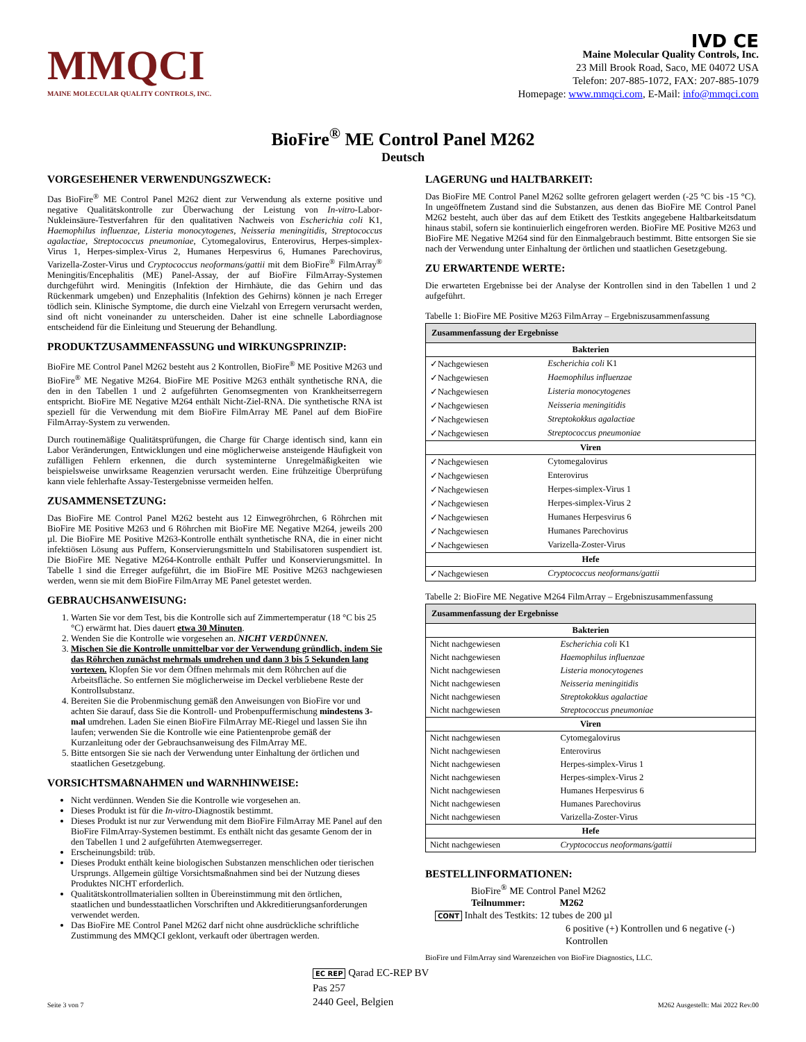MMQCI
MAINE MOLECULAR QUALITY CONTROLS, INC.
IVD CE
Maine Molecular Quality Controls, Inc.
23 Mill Brook Road, Saco, ME 04072 USA
Telefon: 207-885-1072, FAX: 207-885-1079
Homepage: www.mmqci.com, E-Mail: info@mmqci.com
BioFire<sup>®</sup> ME Control Panel M262
Deutsch
VORGESEHENER VERWENDUNGSZWECK:
Das BioFire<sup>®</sup> ME Control Panel M262 dient zur Verwendung als externe positive und negative Qualitätskontrolle zur Überwachung der Leistung von In-vitro-Labor-Nukleinsäure-Testverfahren für den qualitativen Nachweis von Escherichia coli K1, Haemophilus influenzae, Listeria monocytogenes, Neisseria meningitidis, Streptococcus agalactiae, Streptococcus pneumoniae, Cytomegalovirus, Enterovirus, Herpes-simplex-Virus 1, Herpes-simplex-Virus 2, Humanes Herpesvirus 6, Humanes Parechovirus, Varizella-Zoster-Virus und Cryptococcus neoformans/gattii mit dem BioFire<sup>®</sup> FilmArray<sup>®</sup> Meningitis/Encephalitis (ME) Panel-Assay, der auf BioFire FilmArray-Systemen durchgeführt wird. Meningitis (Infektion der Hirnhäute, die das Gehirn und das Rückenmark umgeben) und Enzephalitis (Infektion des Gehirns) können je nach Erreger tödlich sein. Klinische Symptome, die durch eine Vielzahl von Erregern verursacht werden, sind oft nicht voneinander zu unterscheiden. Daher ist eine schnelle Labordiagnose entscheidend für die Einleitung und Steuerung der Behandlung.
PRODUKTZUSAMMENFASSUNG und WIRKUNGSPRINZIP:
BioFire ME Control Panel M262 besteht aus 2 Kontrollen, BioFire<sup>®</sup> ME Positive M263 und BioFire<sup>®</sup> ME Negative M264. BioFire ME Positive M263 enthält synthetische RNA, die den in den Tabellen 1 und 2 aufgeführten Genomsegmenten von Krankheitserregern entspricht. BioFire ME Negative M264 enthält Nicht-Ziel-RNA. Die synthetische RNA ist speziell für die Verwendung mit dem BioFire FilmArray ME Panel auf dem BioFire FilmArray-System zu verwenden.
Durch routinemäßige Qualitätsprüfungen, die Charge für Charge identisch sind, kann ein Labor Veränderungen, Entwicklungen und eine möglicherweise ansteigende Häufigkeit von zufälligen Fehlern erkennen, die durch systeminterne Unregelmäßigkeiten wie beispielsweise unwirksame Reagenzien verursacht werden. Eine frühzeitige Überprüfung kann viele fehlerhafte Assay-Testergebnisse vermeiden helfen.
ZUSAMMENSETZUNG:
Das BioFire ME Control Panel M262 besteht aus 12 Einwegröhrchen, 6 Röhrchen mit BioFire ME Positive M263 und 6 Röhrchen mit BioFire ME Negative M264, jeweils 200 µl. Die BioFire ME Positive M263-Kontrolle enthält synthetische RNA, die in einer nicht infektiösen Lösung aus Puffern, Konservierungsmitteln und Stabilisatoren suspendiert ist. Die BioFire ME Negative M264-Kontrolle enthält Puffer und Konservierungsmittel. In Tabelle 1 sind die Erreger aufgeführt, die im BioFire ME Positive M263 nachgewiesen werden, wenn sie mit dem BioFire FilmArray ME Panel getestet werden.
GEBRAUCHSANWEISUNG:
1. Warten Sie vor dem Test, bis die Kontrolle sich auf Zimmertemperatur (18 °C bis 25 °C) erwärmt hat. Dies dauert etwa 30 Minuten.
2. Wenden Sie die Kontrolle wie vorgesehen an. NICHT VERDÜNNEN.
3. Mischen Sie die Kontrolle unmittelbar vor der Verwendung gründlich, indem Sie das Röhrchen zunächst mehrmals umdrehen und dann 3 bis 5 Sekunden lang vortexen. Klopfen Sie vor dem Öffnen mehrmals mit dem Röhrchen auf die Arbeitsfläche. So entfernen Sie möglicherweise im Deckel verbliebene Reste der Kontrollsubstanz.
4. Bereiten Sie die Probenmischung gemäß den Anweisungen von BioFire vor und achten Sie darauf, dass Sie die Kontroll- und Probenpuffermischung mindestens 3-mal umdrehen. Laden Sie einen BioFire FilmArray ME-Riegel und lassen Sie ihn laufen; verwenden Sie die Kontrolle wie eine Patientenprobe gemäß der Kurzanleitung oder der Gebrauchsanweisung des FilmArray ME.
5. Bitte entsorgen Sie sie nach der Verwendung unter Einhaltung der örtlichen und staatlichen Gesetzgebung.
VORSICHTSMAßNAHMEN und WARNHINWEISE:
Nicht verdünnen. Wenden Sie die Kontrolle wie vorgesehen an.
Dieses Produkt ist für die In-vitro-Diagnostik bestimmt.
Dieses Produkt ist nur zur Verwendung mit dem BioFire FilmArray ME Panel auf den BioFire FilmArray-Systemen bestimmt. Es enthält nicht das gesamte Genom der in den Tabellen 1 und 2 aufgeführten Atemwegserreger.
Erscheinungsbild: trüb.
Dieses Produkt enthält keine biologischen Substanzen menschlichen oder tierischen Ursprungs. Allgemein gültige Vorsichtsmaßnahmen sind bei der Nutzung dieses Produktes NICHT erforderlich.
Qualitätskontrollmaterialien sollten in Übereinstimmung mit den örtlichen, staatlichen und bundesstaatlichen Vorschriften und Akkreditierungsanforderungen verwendet werden.
Das BioFire ME Control Panel M262 darf nicht ohne ausdrückliche schriftliche Zustimmung des MMQCI geklont, verkauft oder übertragen werden.
LAGERUNG und HALTBARKEIT:
Das BioFire ME Control Panel M262 sollte gefroren gelagert werden (-25 °C bis -15 °C). In ungeöffnetem Zustand sind die Substanzen, aus denen das BioFire ME Control Panel M262 besteht, auch über das auf dem Etikett des Testkits angegebene Haltbarkeitsdatum hinaus stabil, sofern sie kontinuierlich eingefroren werden. BioFire ME Positive M263 und BioFire ME Negative M264 sind für den Einmalgebrauch bestimmt. Bitte entsorgen Sie sie nach der Verwendung unter Einhaltung der örtlichen und staatlichen Gesetzgebung.
ZU ERWARTENDE WERTE:
Die erwarteten Ergebnisse bei der Analyse der Kontrollen sind in den Tabellen 1 und 2 aufgeführt.
Tabelle 1: BioFire ME Positive M263 FilmArray – Ergebniszusammenfassung
| Zusammenfassung der Ergebnisse | |
| --- | --- |
| Bakterien | |
| ✓Nachgewiesen | Escherichia coli K1 |
| ✓Nachgewiesen | Haemophilus influenzae |
| ✓Nachgewiesen | Listeria monocytogenes |
| ✓Nachgewiesen | Neisseria meningitidis |
| ✓Nachgewiesen | Streptokokkus agalactiae |
| ✓Nachgewiesen | Streptococcus pneumoniae |
| Viren | |
| ✓Nachgewiesen | Cytomegalovirus |
| ✓Nachgewiesen | Enterovirus |
| ✓Nachgewiesen | Herpes-simplex-Virus 1 |
| ✓Nachgewiesen | Herpes-simplex-Virus 2 |
| ✓Nachgewiesen | Humanes Herpesvirus 6 |
| ✓Nachgewiesen | Humanes Parechovirus |
| ✓Nachgewiesen | Varizella-Zoster-Virus |
| Hefe | |
| ✓Nachgewiesen | Cryptococcus neoformans/gattii |
Tabelle 2: BioFire ME Negative M264 FilmArray – Ergebniszusammenfassung
| Zusammenfassung der Ergebnisse | |
| --- | --- |
| Bakterien | |
| Nicht nachgewiesen | Escherichia coli K1 |
| Nicht nachgewiesen | Haemophilus influenzae |
| Nicht nachgewiesen | Listeria monocytogenes |
| Nicht nachgewiesen | Neisseria meningitidis |
| Nicht nachgewiesen | Streptokokkus agalactiae |
| Nicht nachgewiesen | Streptococcus pneumoniae |
| Viren | |
| Nicht nachgewiesen | Cytomegalovirus |
| Nicht nachgewiesen | Enterovirus |
| Nicht nachgewiesen | Herpes-simplex-Virus 1 |
| Nicht nachgewiesen | Herpes-simplex-Virus 2 |
| Nicht nachgewiesen | Humanes Herpesvirus 6 |
| Nicht nachgewiesen | Humanes Parechovirus |
| Nicht nachgewiesen | Varizella-Zoster-Virus |
| Hefe | |
| Nicht nachgewiesen | Cryptococcus neoformans/gattii |
BESTELLINFORMATIONEN:
BioFire<sup>®</sup> ME Control Panel M262
Teilnummer: M262
CONT Inhalt des Testkits: 12 tubes de 200 µl
6 positive (+) Kontrollen und 6 negative (-) Kontrollen
BioFire und FilmArray sind Warenzeichen von BioFire Diagnostics, LLC.
Seite 3 von 7 EC REP Qarad EC-REP BV
Pas 257
2440 Geel, Belgien M262 Ausgestellt: Mai 2022 Rev.00